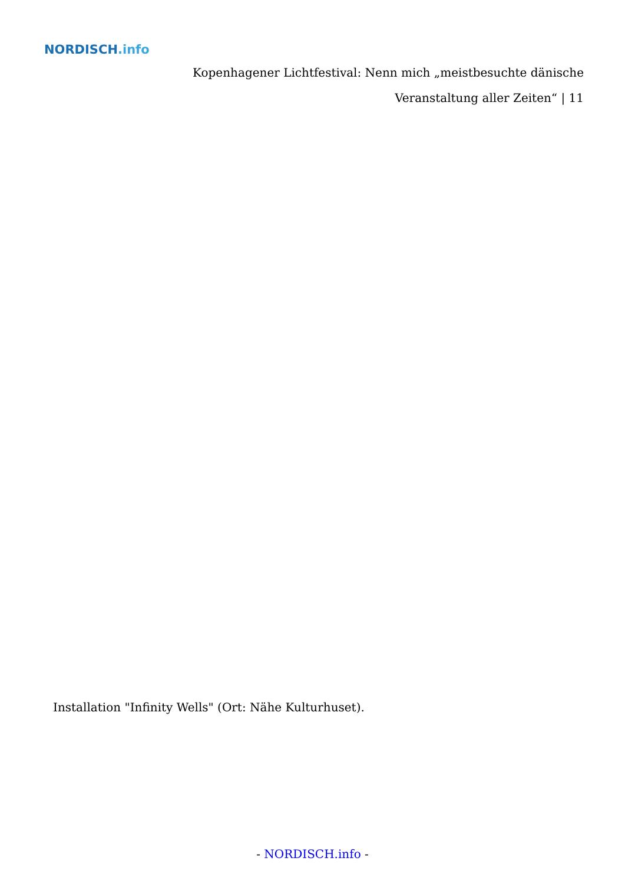NORDISCH.info
Kopenhagener Lichtfestival: Nenn mich „meistbesuchte dänische Veranstaltung aller Zeiten“ | 11
Installation "Infinity Wells" (Ort: Nähe Kulturhuset).
- NORDISCH.info -